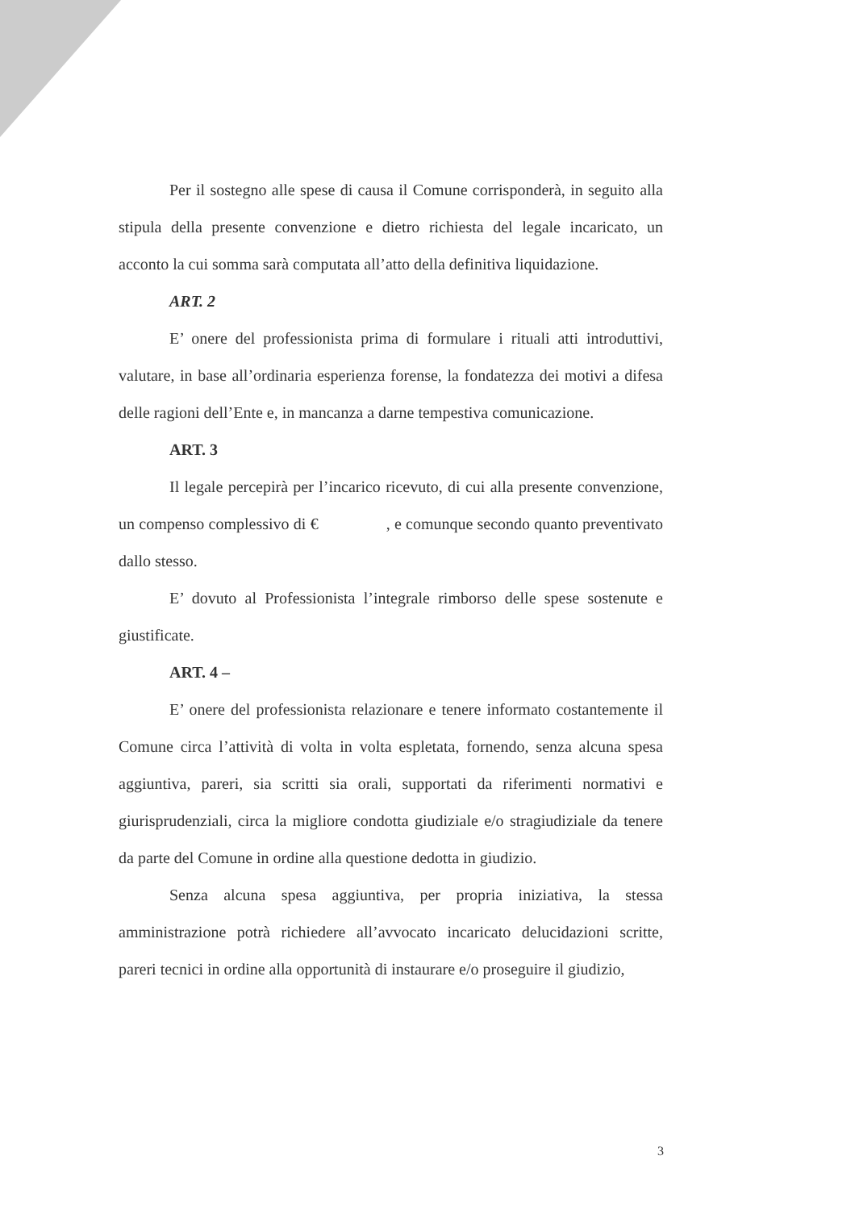Per il sostegno alle spese di causa il Comune corrisponderà, in seguito alla stipula della presente convenzione e dietro richiesta del legale incaricato, un acconto la cui somma sarà computata all’atto della definitiva liquidazione.
ART. 2
E’ onere del professionista prima di formulare i rituali atti introduttivi, valutare, in base all’ordinaria esperienza forense, la fondatezza dei motivi a difesa delle ragioni dell’Ente e, in mancanza a darne tempestiva comunicazione.
ART. 3
Il legale percepirà per l’incarico ricevuto, di cui alla presente convenzione, un compenso complessivo di € , e comunque secondo quanto preventivato dallo stesso.
E’ dovuto al Professionista l’integrale rimborso delle spese sostenute e giustificate.
ART. 4 –
E’ onere del professionista relazionare e tenere informato costantemente il Comune circa l’attività di volta in volta espletata, fornendo, senza alcuna spesa aggiuntiva, pareri, sia scritti sia orali, supportati da riferimenti normativi e giurisprudenziali, circa la migliore condotta giudiziale e/o stragiudiziale da tenere da parte del Comune in ordine alla questione dedotta in giudizio.
Senza alcuna spesa aggiuntiva, per propria iniziativa, la stessa amministrazione potrà richiedere all’avvocato incaricato delucidazioni scritte, pareri tecnici in ordine alla opportunità di instaurare e/o proseguire il giudizio,
3